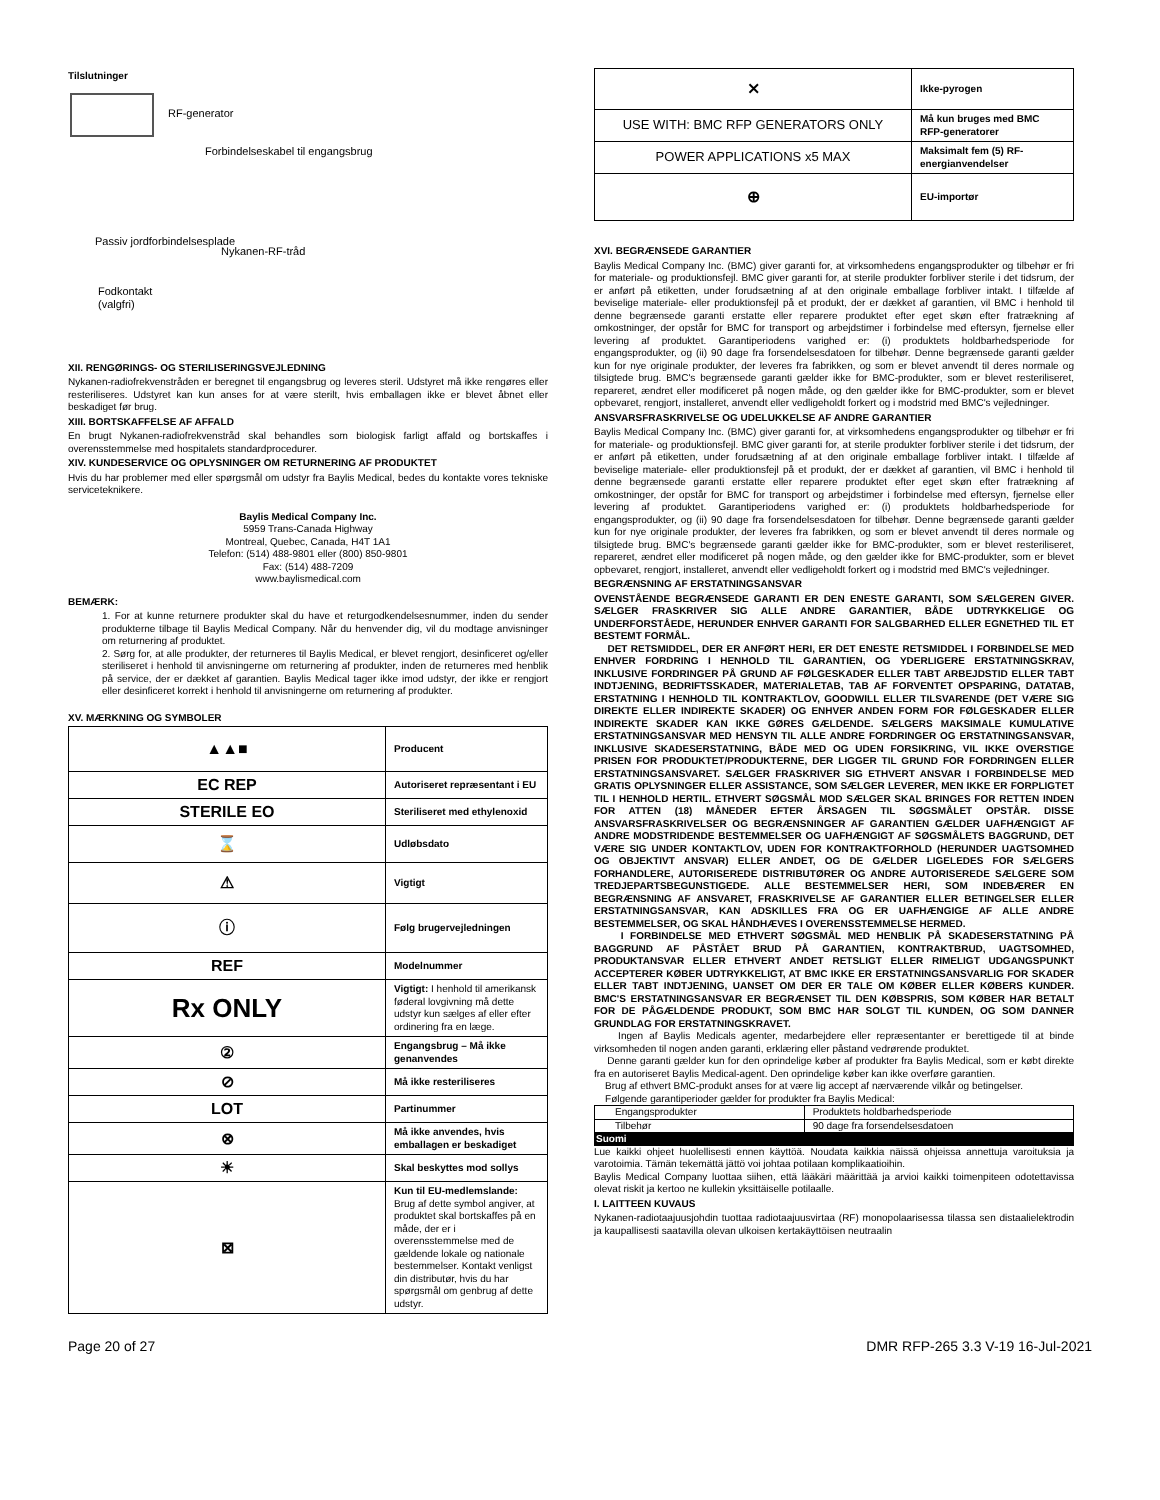Tilslutninger
RF-generator
Forbindelseskabel til engangsbrug
Passiv jordforbindelsesplade
Nykanen-RF-tråd
Fodkontakt
(valgfri)
XII. RENGØRINGS- OG STERILISERINGSVEJLEDNING
Nykanen-radiofrekvenstråden er beregnet til engangsbrug og leveres steril. Udstyret må ikke rengøres eller resteriliseres. Udstyret kan kun anses for at være sterilt, hvis emballagen ikke er blevet åbnet eller beskadiget før brug.
XIII. BORTSKAFFELSE AF AFFALD
En brugt Nykanen-radiofrekvenstråd skal behandles som biologisk farligt affald og bortskaffes i overensstemmelse med hospitalets standardprocedurer.
XIV. KUNDESERVICE OG OPLYSNINGER OM RETURNERING AF PRODUKTET
Hvis du har problemer med eller spørgsmål om udstyr fra Baylis Medical, bedes du kontakte vores tekniske serviceteknikere.
Baylis Medical Company Inc.
5959 Trans-Canada Highway
Montreal, Quebec, Canada, H4T 1A1
Telefon: (514) 488-9801 eller (800) 850-9801
Fax: (514) 488-7209
www.baylismedical.com
BEMÆRK:
1. For at kunne returnere produkter skal du have et returgodkendelsesnummer, inden du sender produkterne tilbage til Baylis Medical Company. Når du henvender dig, vil du modtage anvisninger om returnering af produktet.
2. Sørg for, at alle produkter, der returneres til Baylis Medical, er blevet rengjort, desinficeret og/eller steriliseret i henhold til anvisningerne om returnering af produkter, inden de returneres med henblik på service, der er dækket af garantien. Baylis Medical tager ikke imod udstyr, der ikke er rengjort eller desinficeret korrekt i henhold til anvisningerne om returnering af produkter.
XV. MÆRKNING OG SYMBOLER
| ▲▲■ | Producent |
| EC REP | Autoriseret repræsentant i EU |
| STERILE EO | Steriliseret med ethylenoxid |
| ⌛ | Udløbsdato |
| ⚠ | Vigtigt |
| ⓘ | Følg brugervejledningen |
| REF | Modelnummer |
| Rx ONLY | Vigtigt: I henhold til amerikansk føderal lovgivning må dette udstyr kun sælges af eller efter ordinering fra en læge. |
| ② | Engangsbrug – Må ikke genanvendes |
| ⊘ | Må ikke resteriliseres |
| LOT | Partinummer |
| ⊗ | Må ikke anvendes, hvis emballagen er beskadiget |
| ☀ | Skal beskyttes mod sollys |
| ⊠ | Kun til EU-medlemslande: Brug af dette symbol angiver, at produktet skal bortskaffes på en måde, der er i overensstemmelse med de gældende lokale og nationale bestemmelser. Kontakt venligst din distributør, hvis du har spørgsmål om genbrug af dette udstyr. |
| ⨯ | Ikke-pyrogen |
| USE WITH: BMC RFP GENERATORS ONLY | Må kun bruges med BMC RFP-generatorer |
| POWER APPLICATIONS x5 MAX | Maksimalt fem (5) RF-energianvendelser |
| ⊕ | EU-importør |
XVI. BEGRÆNSEDE GARANTIER
Baylis Medical Company Inc. (BMC) giver garanti for, at virksomhedens engangsprodukter og tilbehør er fri for materiale- og produktionsfejl. BMC giver garanti for, at sterile produkter forbliver sterile i det tidsrum, der er anført på etiketten, under forudsætning af at den originale emballage forbliver intakt. I tilfælde af beviselige materiale- eller produktionsfejl på et produkt, der er dækket af garantien, vil BMC i henhold til denne begrænsede garanti erstatte eller reparere produktet efter eget skøn efter fratrækning af omkostninger, der opstår for BMC for transport og arbejdstimer i forbindelse med eftersyn, fjernelse eller levering af produktet. Garantiperiodens varighed er: (i) produktets holdbarhedsperiode for engangsprodukter, og (ii) 90 dage fra forsendelsesdatoen for tilbehør. Denne begrænsede garanti gælder kun for nye originale produkter, der leveres fra fabrikken, og som er blevet anvendt til deres normale og tilsigtede brug. BMC's begrænsede garanti gælder ikke for BMC-produkter, som er blevet resteriliseret, repareret, ændret eller modificeret på nogen måde, og den gælder ikke for BMC-produkter, som er blevet opbevaret, rengjort, installeret, anvendt eller vedligeholdt forkert og i modstrid med BMC's vejledninger.
ANSVARSFRASKRIVELSE OG UDELUKKELSE AF ANDRE GARANTIER
Baylis Medical Company Inc. (BMC) giver garanti for, at virksomhedens engangsprodukter og tilbehør er fri for materiale- og produktionsfejl. BMC giver garanti for, at sterile produkter forbliver sterile i det tidsrum, der er anført på etiketten, under forudsætning af at den originale emballage forbliver intakt. I tilfælde af beviselige materiale- eller produktionsfejl på et produkt, der er dækket af garantien, vil BMC i henhold til denne begrænsede garanti erstatte eller reparere produktet efter eget skøn efter fratrækning af omkostninger, der opstår for BMC for transport og arbejdstimer i forbindelse med eftersyn, fjernelse eller levering af produktet. Garantiperiodens varighed er: (i) produktets holdbarhedsperiode for engangsprodukter, og (ii) 90 dage fra forsendelsesdatoen for tilbehør. Denne begrænsede garanti gælder kun for nye originale produkter, der leveres fra fabrikken, og som er blevet anvendt til deres normale og tilsigtede brug. BMC's begrænsede garanti gælder ikke for BMC-produkter, som er blevet resteriliseret, repareret, ændret eller modificeret på nogen måde, og den gælder ikke for BMC-produkter, som er blevet opbevaret, rengjort, installeret, anvendt eller vedligeholdt forkert og i modstrid med BMC's vejledninger.
BEGRÆNSNING AF ERSTATNINGSANSVAR
OVENSTÅENDE BEGRÆNSEDE GARANTI ER DEN ENESTE GARANTI, SOM SÆLGEREN GIVER. SÆLGER FRASKRIVER SIG ALLE ANDRE GARANTIER, BÅDE UDTRYKKELIGE OG UNDERFORSTÅEDE, HERUNDER ENHVER GARANTI FOR SALGBARHED ELLER EGNETHED TIL ET BESTEMT FORMÅL.
DET RETSMIDDEL, DER ER ANFØRT HERI, ER DET ENESTE RETSMIDDEL I FORBINDELSE MED ENHVER FORDRING I HENHOLD TIL GARANTIEN, OG YDERLIGERE ERSTATNINGSKRAV, INKLUSIVE FORDRINGER PÅ GRUND AF FØLGESKADER ELLER TABT ARBEJDSTID ELLER TABT INDTJENING, BEDRIFTSSKADER, MATERIALETAB, TAB AF FORVENTET OPSPARING, DATATAB, ERSTATNING I HENHOLD TIL KONTRAKTLOV, GOODWILL ELLER TILSVARENDE (DET VÆRE SIG DIREKTE ELLER INDIREKTE SKADER) OG ENHVER ANDEN FORM FOR FØLGESKADER ELLER INDIREKTE SKADER KAN IKKE GØRES GÆLDENDE. SÆLGERS MAKSIMALE KUMULATIVE ERSTATNINGSANSVAR MED HENSYN TIL ALLE ANDRE FORDRINGER OG ERSTATNINGSANSVAR, INKLUSIVE SKADESERSTATNING, BÅDE MED OG UDEN FORSIKRING, VIL IKKE OVERSTIGE PRISEN FOR PRODUKTET/PRODUKTERNE, DER LIGGER TIL GRUND FOR FORDRINGEN ELLER ERSTATNINGSANSVARET. SÆLGER FRASKRIVER SIG ETHVERT ANSVAR I FORBINDELSE MED GRATIS OPLYSNINGER ELLER ASSISTANCE, SOM SÆLGER LEVERER, MEN IKKE ER FORPLIGTET TIL I HENHOLD HERTIL. ETHVERT SØGSMÅL MOD SÆLGER SKAL BRINGES FOR RETTEN INDEN FOR ATTEN (18) MÅNEDER EFTER ÅRSAGEN TIL SØGSMÅLET OPSTÅR. DISSE ANSVARSFRASKRIVELSER OG BEGRÆNSNINGER AF GARANTIEN GÆLDER UAFHÆNGIGT AF ANDRE MODSTRIDENDE BESTEMMELSER OG UAFHÆNGIGT AF SØGSMÅLETS BAGGRUND, DET VÆRE SIG UNDER KONTAKTLOV, UDEN FOR KONTRAKTFORHOLD (HERUNDER UAGTSOMHED OG OBJEKTIVT ANSVAR) ELLER ANDET, OG DE GÆLDER LIGELEDES FOR SÆLGERS FORHANDLERE, AUTORISEREDE DISTRIBUTØRER OG ANDRE AUTORISEREDE SÆLGERE SOM TREDJEPARTSBEGUNSTIGEDE. ALLE BESTEMMELSER HERI, SOM INDEBÆRER EN BEGRÆNSNING AF ANSVARET, FRASKRIVELSE AF GARANTIER ELLER BETINGELSER ELLER ERSTATNINGSANSVAR, KAN ADSKILLES FRA OG ER UAFHÆNGIGE AF ALLE ANDRE BESTEMMELSER, OG SKAL HÅNDHÆVES I OVERENSSTEMMELSE HERMED.
I FORBINDELSE MED ETHVERT SØGSMÅL MED HENBLIK PÅ SKADESERSTATNING PÅ BAGGRUND AF PÅSTÅET BRUD PÅ GARANTIEN, KONTRAKTBRUD, UAGTSOMHED, PRODUKTANSVAR ELLER ETHVERT ANDET RETSLIGT ELLER RIMELIGT UDGANGSPUNKT ACCEPTERER KØBER UDTRYKKELIGT, AT BMC IKKE ER ERSTATNINGSANSVARLIG FOR SKADER ELLER TABT INDTJENING, UANSET OM DER ER TALE OM KØBER ELLER KØBERS KUNDER. BMC'S ERSTATNINGSANSVAR ER BEGRÆNSET TIL DEN KØBSPRIS, SOM KØBER HAR BETALT FOR DE PÅGÆLDENDE PRODUKT, SOM BMC HAR SOLGT TIL KUNDEN, OG SOM DANNER GRUNDLAG FOR ERSTATNINGSKRAVET.
Ingen af Baylis Medicals agenter, medarbejdere eller repræsentanter er berettigede til at binde virksomheden til nogen anden garanti, erklæring eller påstand vedrørende produktet.
Denne garanti gælder kun for den oprindelige køber af produkter fra Baylis Medical, som er købt direkte fra en autoriseret Baylis Medical-agent. Den oprindelige køber kan ikke overføre garantien.
Brug af ethvert BMC-produkt anses for at være lig accept af nærværende vilkår og betingelser.
Følgende garantiperioder gælder for produkter fra Baylis Medical:
| Engangsprodukter | Produktets holdbarhedsperiode |
| Tilbehør | 90 dage fra forsendelsesdatoen |
Suomi
Lue kaikki ohjeet huolellisesti ennen käyttöä. Noudata kaikkia näissä ohjeissa annettuja varoituksia ja varotoimia. Tämän tekemättä jättö voi johtaa potilaan komplikaatioihin.
Baylis Medical Company luottaa siihen, että lääkäri määrittää ja arvioi kaikki toimenpiteen odotettavissa olevat riskit ja kertoo ne kullekin yksittäiselle potilaalle.
I. LAITTEEN KUVAUS
Nykanen-radiotaajuusjohdin tuottaa radiotaajuusvirtaa (RF) monopolaarisessa tilassa sen distaalielektrodin ja kaupallisesti saatavilla olevan ulkoisen kertakäyttöisen neutraalin
Page 20 of 27 DMR RFP-265 3.3 V-19 16-Jul-2021